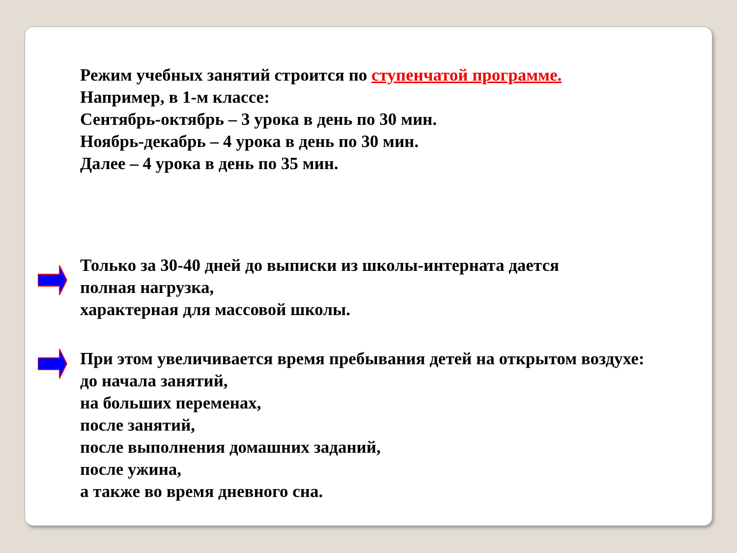Режим учебных занятий строится по ступенчатой программе.
Например, в 1-м классе:
Сентябрь-октябрь – 3 урока в день по 30 мин.
Ноябрь-декабрь – 4 урока в день по 30 мин.
Далее – 4 урока в день по 35 мин.
Только за 30-40 дней до выписки из школы-интерната дается
полная нагрузка,
характерная для массовой школы.
При этом увеличивается время пребывания детей на открытом воздухе:
до начала занятий,
на больших переменах,
после занятий,
после выполнения домашних заданий,
после ужина,
а также во время дневного сна.